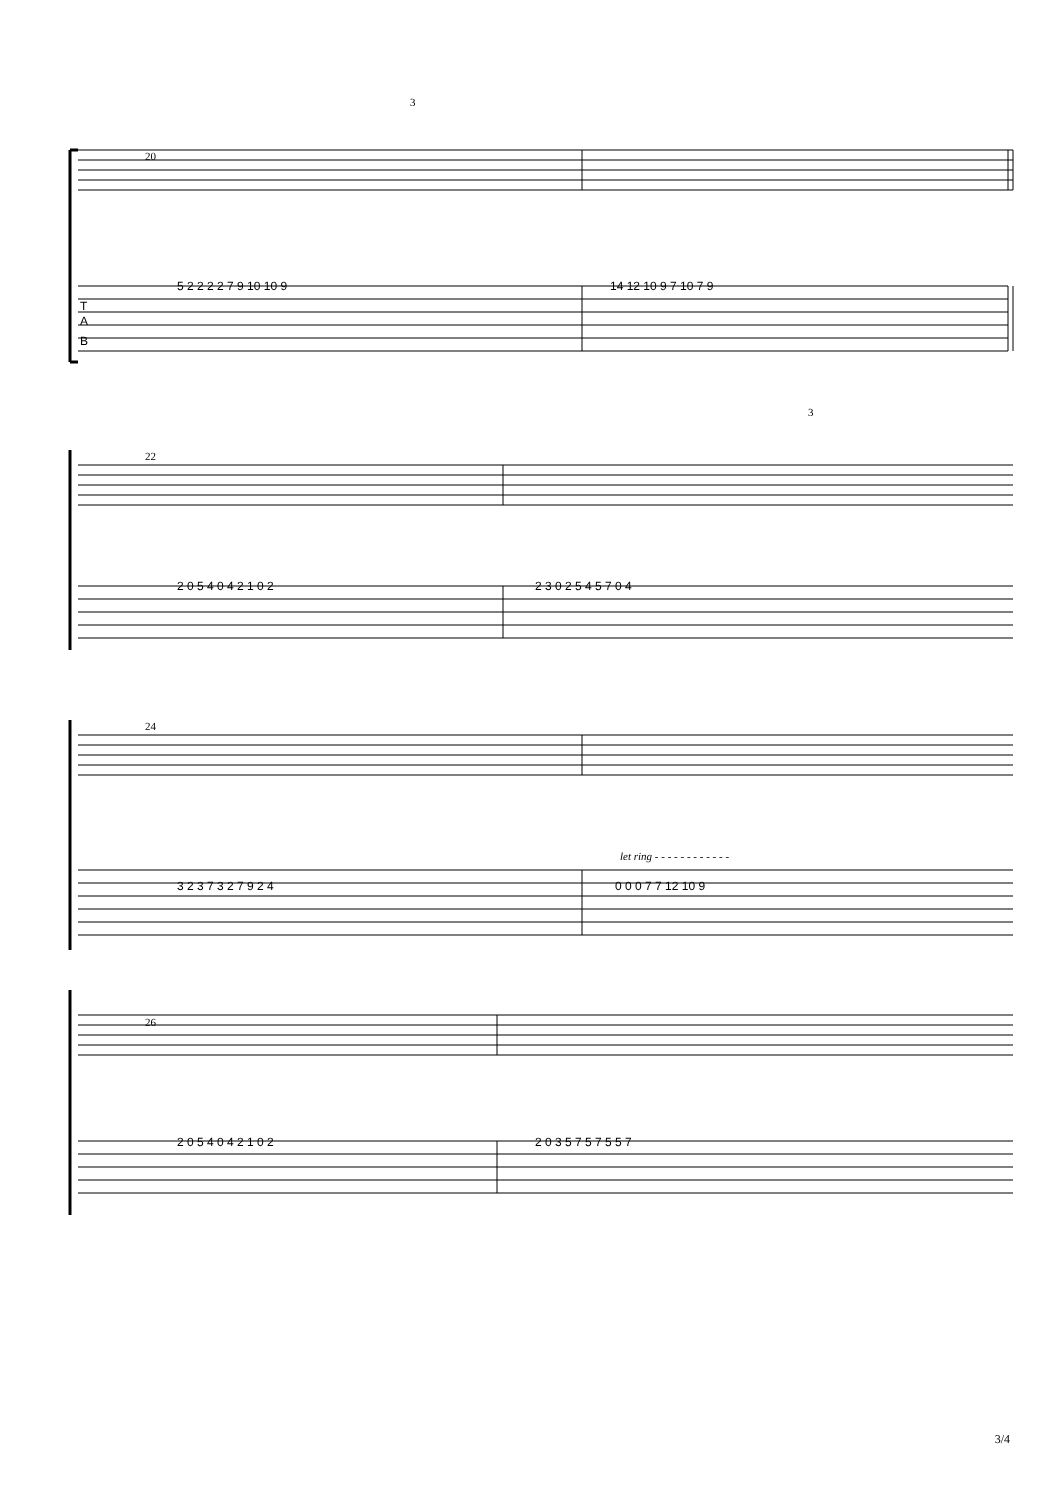20
22
24
26
3
3
let ring - - - - - - - - - - - -
T
A
B
5 2 2 2 2 7 9 10 10 9
14 12 10 9 7 10 7 9
2 0 5 4 0 4 2 1 0 2
2 3 0 2 5 4 5 7 0 4
3 2 3 7 3 2 7 9 2 4
0 0 0 7 7 12 10 9
2 0 5 4 0 4 2 1 0 2
2 0 3 5 7 5 7 5 5 7
3/4